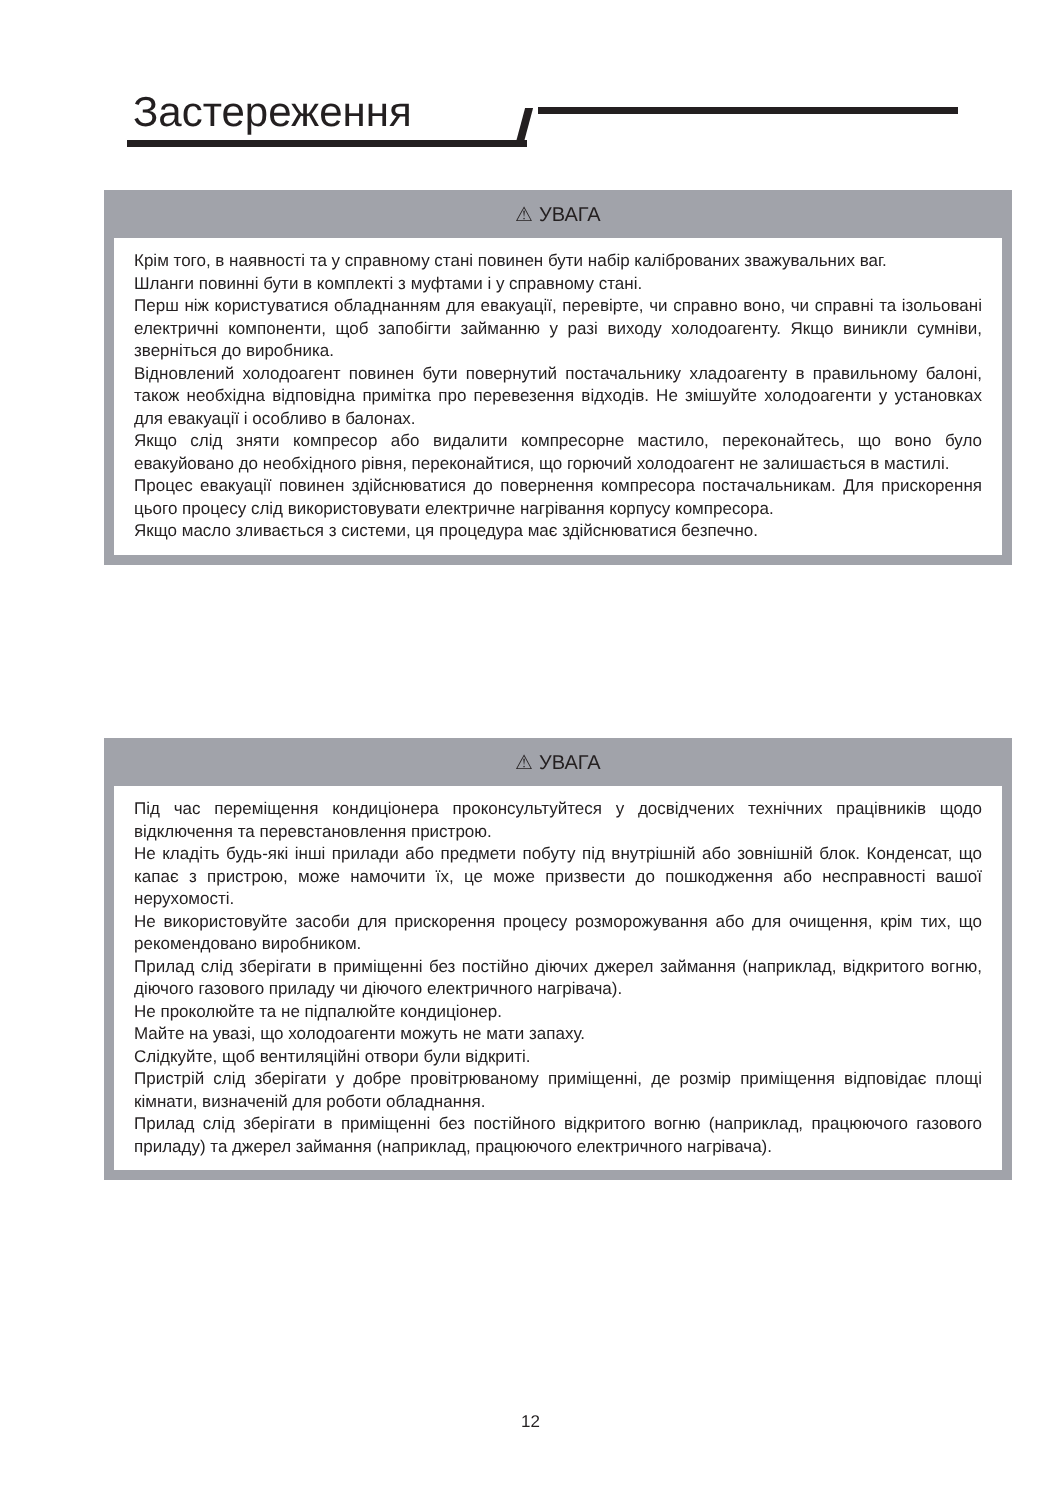Застереження
⚠ УВАГА
Крім того, в наявності та у справному стані повинен бути набір каліброваних зважувальних ваг.
Шланги повинні бути в комплекті з муфтами і у справному стані.
Перш ніж користуватися обладнанням для евакуації, перевірте, чи справно воно, чи справні та ізольовані електричні компоненти, щоб запобігти займанню у разі виходу холодоагенту. Якщо виникли сумніви, зверніться до виробника.
Відновлений холодоагент повинен бути повернутий постачальнику хладоагенту в правильному балоні, також необхідна відповідна примітка про перевезення відходів. Не змішуйте холодоагенти у установках для евакуації і особливо в балонах.
Якщо слід зняти компресор або видалити компресорне мастило, переконайтесь, що воно було евакуйовано до необхідного рівня, переконайтися, що горючий холодоагент не залишається в мастилі.
Процес евакуації повинен здійснюватися до повернення компресора постачальникам. Для прискорення цього процесу слід використовувати електричне нагрівання корпусу компресора.
Якщо масло зливається з системи, ця процедура має здійснюватися безпечно.
⚠ УВАГА
Під час переміщення кондиціонера проконсультуйтеся у досвідчених технічних працівників щодо відключення та перевстановлення пристрою.
Не кладіть будь-які інші прилади або предмети побуту під внутрішній або зовнішній блок. Конденсат, що капає з пристрою, може намочити їх, це може призвести до пошкодження або несправності вашої нерухомості.
Не використовуйте засоби для прискорення процесу розморожування або для очищення, крім тих, що рекомендовано виробником.
Прилад слід зберігати в приміщенні без постійно діючих джерел займання (наприклад, відкритого вогню, діючого газового приладу чи діючого електричного нагрівача).
Не проколюйте та не підпалюйте кондиціонер.
Майте на увазі, що холодоагенти можуть не мати запаху.
Слідкуйте, щоб вентиляційні отвори були відкриті.
Пристрій слід зберігати у добре провітрюваному приміщенні, де розмір приміщення відповідає площі кімнати, визначеній для роботи обладнання.
Прилад слід зберігати в приміщенні без постійного відкритого вогню (наприклад, працюючого газового приладу) та джерел займання (наприклад, працюючого електричного нагрівача).
12